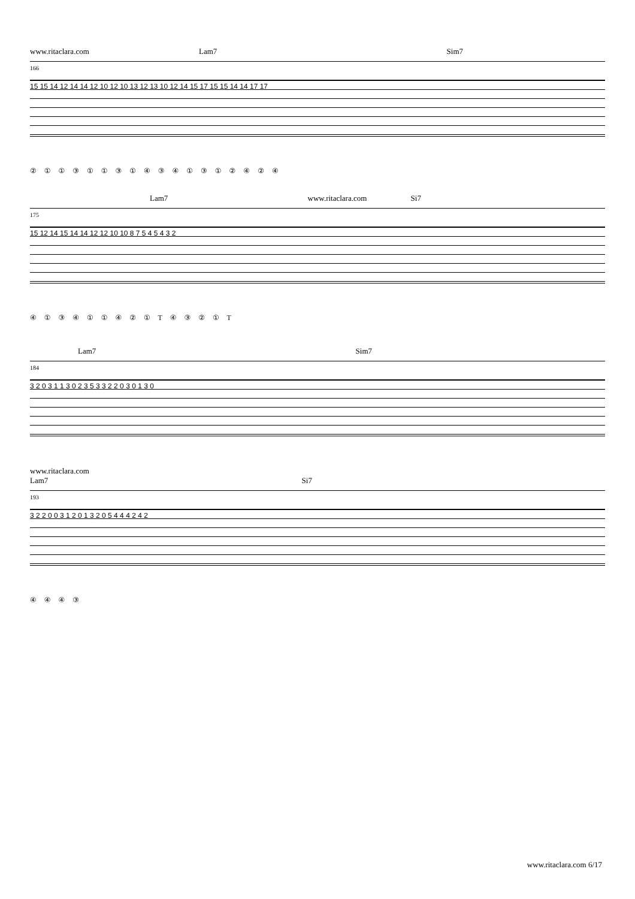www.ritaclara.com Lam7 Sim7
166
15 15 14 12 14 14 12 10 12 10 13 12 13 10 12 14 15 17 15 15 14 14 17 17
② ① ① ③ ① ① ③ ① ④ ③ ④ ① ③ ① ② ④ ② ④
Lam7 www.ritaclara.com Si7
175
15 12 14 15 14 14 12 12 10 10 8 7 5 4 5 4 3 2
④ ① ③ ④ ① ① ④ ② ① T ④ ③ ② ① T
Lam7 Sim7
184
3 2 0 3 1 1 3 0 2 3 5 3 3 2 2 0 3 0 1 3 0
www.ritaclara.com
Lam7 Si7
193
3 2 2 0 0 3 1 2 0 1 3 2 0 5 4 4 4 2 4 2
④ ④ ④ ③
www.ritaclara.com 6/17